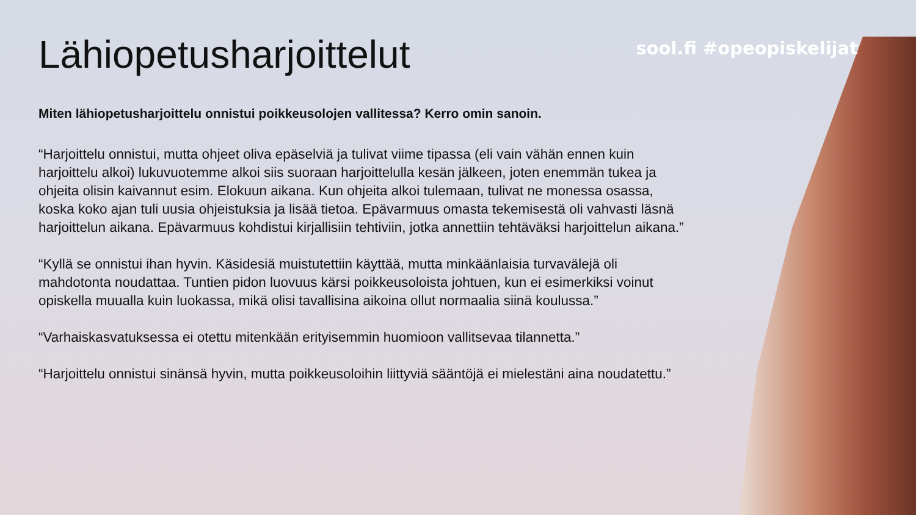sool.fi #opeopiskelijat
Lähiopetusharjoittelut
Miten lähiopetusharjoittelu onnistui poikkeusolojen vallitessa? Kerro omin sanoin.
“Harjoittelu onnistui, mutta ohjeet oliva epäselviä ja tulivat viime tipassa (eli vain vähän ennen kuin harjoittelu alkoi) lukuvuotemme alkoi siis suoraan harjoittelulla kesän jälkeen, joten enemmän tukea ja ohjeita olisin kaivannut esim. Elokuun aikana. Kun ohjeita alkoi tulemaan, tulivat ne monessa osassa, koska koko ajan tuli uusia ohjeistuksia ja lisää tietoa. Epävarmuus omasta tekemisestä oli vahvasti läsnä harjoittelun aikana. Epävarmuus kohdistui kirjallisiin tehtiviin, jotka annettiin tehtäväksi harjoittelun aikana.”
“Kyllä se onnistui ihan hyvin. Käsidesiä muistutettiin käyttää, mutta minkäänlaisia turvavälejä oli mahdotonta noudattaa. Tuntien pidon luovuus kärsi poikkeusoloista johtuen, kun ei esimerkiksi voinut opiskella muualla kuin luokassa, mikä olisi tavallisina aikoina ollut normaalia siinä koulussa.”
“Varhaiskasvatuksessa ei otettu mitenkään erityisemmin huomioon vallitsevaa tilannetta.”
“Harjoittelu onnistui sinänsä hyvin, mutta poikkeusoloihin liittyviä sääntöjä ei mielestäni aina noudatettu.”